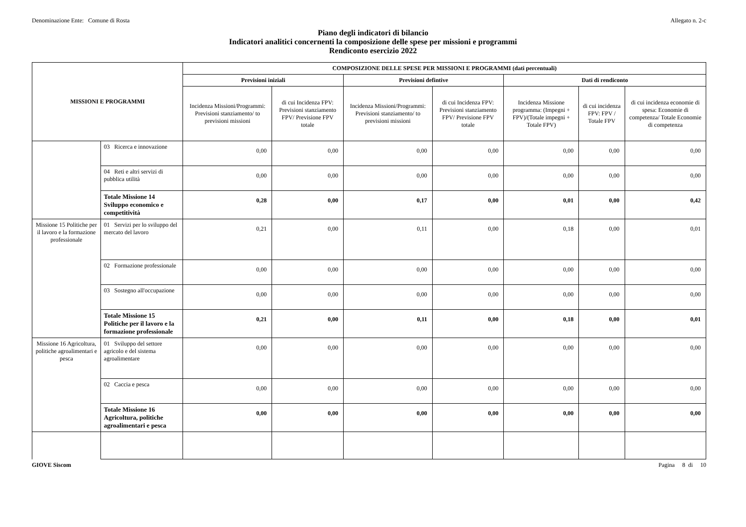Denominazione Ente: Comune di Rosta Allegato n. 2-c
Piano degli indicatori di bilancio
Indicatori analitici concernenti la composizione delle spese per missioni e programmi
Rendiconto esercizio 2022
| MISSIONI E PROGRAMMI | | COMPOSIZIONE DELLE SPESE PER MISSIONI E PROGRAMMI (dati percentuali) | | | | | | |
| --- | --- | --- | --- | --- | --- | --- | --- | --- |
| | | Previsioni iniziali | | Previsioni defintive | | Dati di rendiconto | | |
| | | Incidenza Missioni/Programmi: Previsioni stanziamento/ to previsioni missioni | di cui Incidenza FPV: Previsioni stanziamento FPV/ Previsione FPV totale | Incidenza Missioni/Programmi: Previsioni stanziamento/ to previsioni missioni | di cui Incidenza FPV: Previsioni stanziamento FPV/ Previsione FPV totale | Incidenza Missione programma: (Impegni + FPV)/(Totale impegni + Totale FPV) | di cui incidenza FPV: FPV / Totale FPV | di cui incidenza economie di spesa: Economie di competenza/ Totale Economie di competenza |
| | 03 Ricerca e innovazione | 0,00 | 0,00 | 0,00 | 0,00 | 0,00 | 0,00 | 0,00 |
| | 04 Reti e altri servizi di pubblica utilità | 0,00 | 0,00 | 0,00 | 0,00 | 0,00 | 0,00 | 0,00 |
| | Totale Missione 14 Sviluppo economico e competitività | 0,28 | 0,00 | 0,17 | 0,00 | 0,01 | 0,00 | 0,42 |
| Missione 15 Politiche per il lavoro e la formazione professionale | 01 Servizi per lo sviluppo del mercato del lavoro | 0,21 | 0,00 | 0,11 | 0,00 | 0,18 | 0,00 | 0,01 |
| | 02 Formazione professionale | 0,00 | 0,00 | 0,00 | 0,00 | 0,00 | 0,00 | 0,00 |
| | 03 Sostegno all'occupazione | 0,00 | 0,00 | 0,00 | 0,00 | 0,00 | 0,00 | 0,00 |
| | Totale Missione 15 Politiche per il lavoro e la formazione professionale | 0,21 | 0,00 | 0,11 | 0,00 | 0,18 | 0,00 | 0,01 |
| Missione 16 Agricoltura, politiche agroalimentari e pesca | 01 Sviluppo del settore agricolo e del sistema agroalimentare | 0,00 | 0,00 | 0,00 | 0,00 | 0,00 | 0,00 | 0,00 |
| | 02 Caccia e pesca | 0,00 | 0,00 | 0,00 | 0,00 | 0,00 | 0,00 | 0,00 |
| | Totale Missione 16 Agricoltura, politiche agroalimentari e pesca | 0,00 | 0,00 | 0,00 | 0,00 | 0,00 | 0,00 | 0,00 |
GIOVE Siscom Pagina 8 di 10